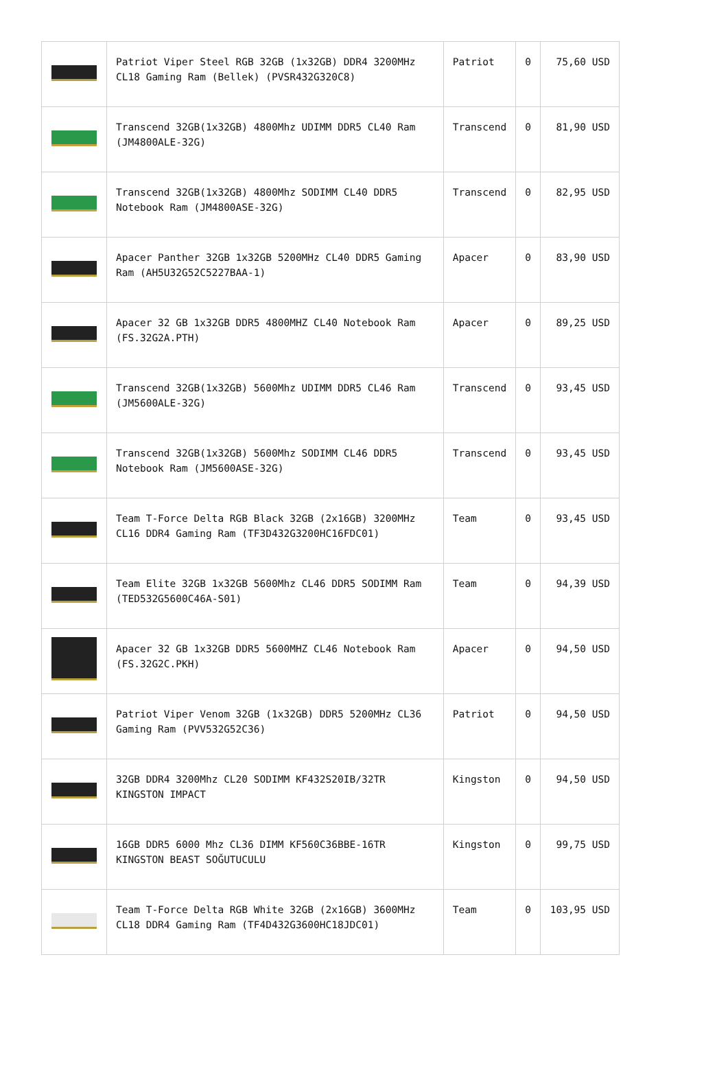| | Patriot Viper Steel RGB 32GB (1x32GB) DDR4 3200MHz CL18 Gaming Ram (Bellek) (PVSR432G320C8) | Patriot | 0 | 75,60 USD |
| | Transcend 32GB(1x32GB) 4800Mhz UDIMM DDR5 CL40 Ram (JM4800ALE-32G) | Transcend | 0 | 81,90 USD |
| | Transcend 32GB(1x32GB) 4800Mhz SODIMM CL40 DDR5 Notebook Ram (JM4800ASE-32G) | Transcend | 0 | 82,95 USD |
| | Apacer Panther 32GB 1x32GB 5200MHz CL40 DDR5 Gaming Ram (AH5U32G52C5227BAA-1) | Apacer | 0 | 83,90 USD |
| | Apacer 32 GB 1x32GB DDR5 4800MHZ CL40 Notebook Ram (FS.32G2A.PTH) | Apacer | 0 | 89,25 USD |
| | Transcend 32GB(1x32GB) 5600Mhz UDIMM DDR5 CL46 Ram (JM5600ALE-32G) | Transcend | 0 | 93,45 USD |
| | Transcend 32GB(1x32GB) 5600Mhz SODIMM CL46 DDR5 Notebook Ram (JM5600ASE-32G) | Transcend | 0 | 93,45 USD |
| | Team T-Force Delta RGB Black 32GB (2x16GB) 3200MHz CL16 DDR4 Gaming Ram (TF3D432G3200HC16FDC01) | Team | 0 | 93,45 USD |
| | Team Elite 32GB 1x32GB 5600Mhz CL46 DDR5 SODIMM Ram (TED532G5600C46A-S01) | Team | 0 | 94,39 USD |
| | Apacer 32 GB 1x32GB DDR5 5600MHZ CL46 Notebook Ram (FS.32G2C.PKH) | Apacer | 0 | 94,50 USD |
| | Patriot Viper Venom 32GB (1x32GB) DDR5 5200MHz CL36 Gaming Ram (PVV532G52C36) | Patriot | 0 | 94,50 USD |
| | 32GB DDR4 3200Mhz CL20 SODIMM KF432S20IB/32TR KINGSTON IMPACT | Kingston | 0 | 94,50 USD |
| | 16GB DDR5 6000 Mhz CL36 DIMM KF560C36BBE-16TR KINGSTON BEAST SOĞUTUCULU | Kingston | 0 | 99,75 USD |
| | Team T-Force Delta RGB White 32GB (2x16GB) 3600MHz CL18 DDR4 Gaming Ram (TF4D432G3600HC18JDC01) | Team | 0 | 103,95 USD |